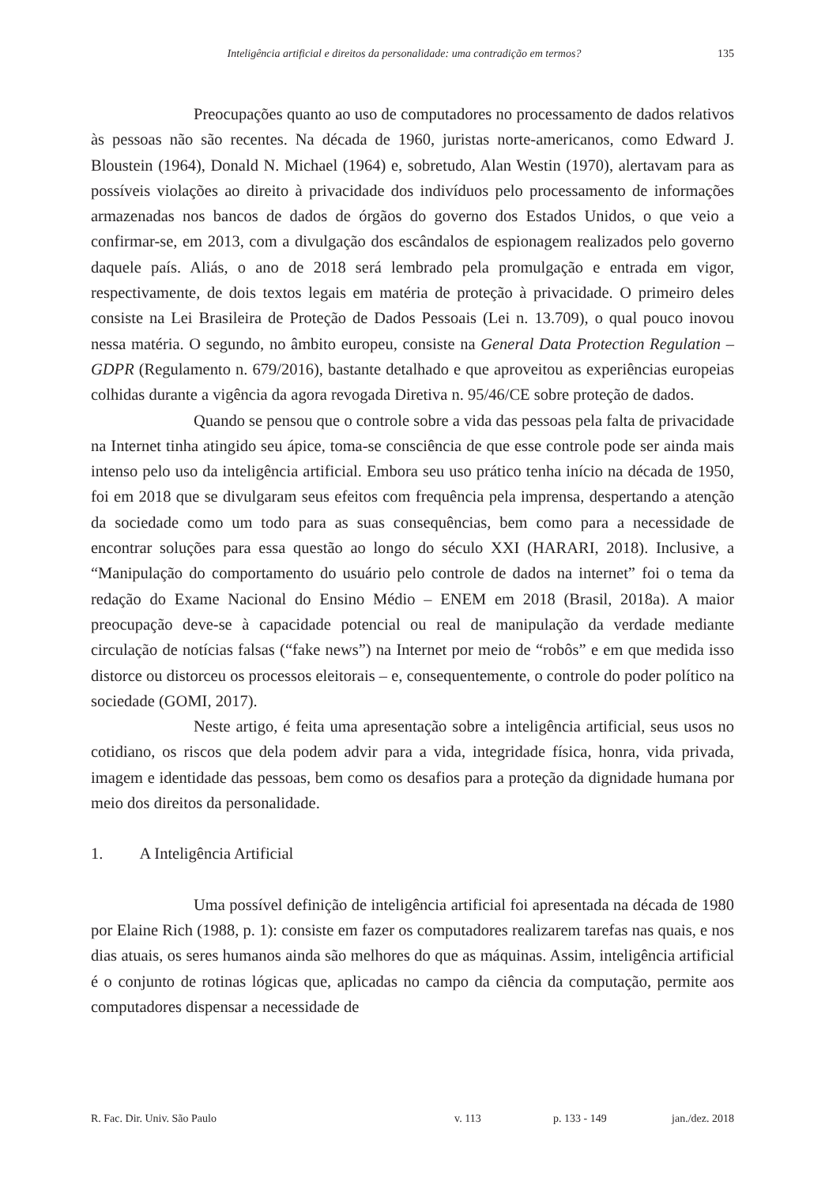Inteligência artificial e direitos da personalidade: uma contradição em termos? 135
Preocupações quanto ao uso de computadores no processamento de dados relativos às pessoas não são recentes. Na década de 1960, juristas norte-americanos, como Edward J. Bloustein (1964), Donald N. Michael (1964) e, sobretudo, Alan Westin (1970), alertavam para as possíveis violações ao direito à privacidade dos indivíduos pelo processamento de informações armazenadas nos bancos de dados de órgãos do governo dos Estados Unidos, o que veio a confirmar-se, em 2013, com a divulgação dos escândalos de espionagem realizados pelo governo daquele país. Aliás, o ano de 2018 será lembrado pela promulgação e entrada em vigor, respectivamente, de dois textos legais em matéria de proteção à privacidade. O primeiro deles consiste na Lei Brasileira de Proteção de Dados Pessoais (Lei n. 13.709), o qual pouco inovou nessa matéria. O segundo, no âmbito europeu, consiste na General Data Protection Regulation – GDPR (Regulamento n. 679/2016), bastante detalhado e que aproveitou as experiências europeias colhidas durante a vigência da agora revogada Diretiva n. 95/46/CE sobre proteção de dados.
Quando se pensou que o controle sobre a vida das pessoas pela falta de privacidade na Internet tinha atingido seu ápice, toma-se consciência de que esse controle pode ser ainda mais intenso pelo uso da inteligência artificial. Embora seu uso prático tenha início na década de 1950, foi em 2018 que se divulgaram seus efeitos com frequência pela imprensa, despertando a atenção da sociedade como um todo para as suas consequências, bem como para a necessidade de encontrar soluções para essa questão ao longo do século XXI (HARARI, 2018). Inclusive, a “Manipulação do comportamento do usuário pelo controle de dados na internet” foi o tema da redação do Exame Nacional do Ensino Médio – ENEM em 2018 (Brasil, 2018a). A maior preocupação deve-se à capacidade potencial ou real de manipulação da verdade mediante circulação de notícias falsas (“fake news”) na Internet por meio de “robôs” e em que medida isso distorce ou distorceu os processos eleitorais – e, consequentemente, o controle do poder político na sociedade (GOMI, 2017).
Neste artigo, é feita uma apresentação sobre a inteligência artificial, seus usos no cotidiano, os riscos que dela podem advir para a vida, integridade física, honra, vida privada, imagem e identidade das pessoas, bem como os desafios para a proteção da dignidade humana por meio dos direitos da personalidade.
1. A Inteligência Artificial
Uma possível definição de inteligência artificial foi apresentada na década de 1980 por Elaine Rich (1988, p. 1): consiste em fazer os computadores realizarem tarefas nas quais, e nos dias atuais, os seres humanos ainda são melhores do que as máquinas. Assim, inteligência artificial é o conjunto de rotinas lógicas que, aplicadas no campo da ciência da computação, permite aos computadores dispensar a necessidade de
R. Fac. Dir. Univ. São Paulo v. 113 p. 133 - 149 jan./dez. 2018